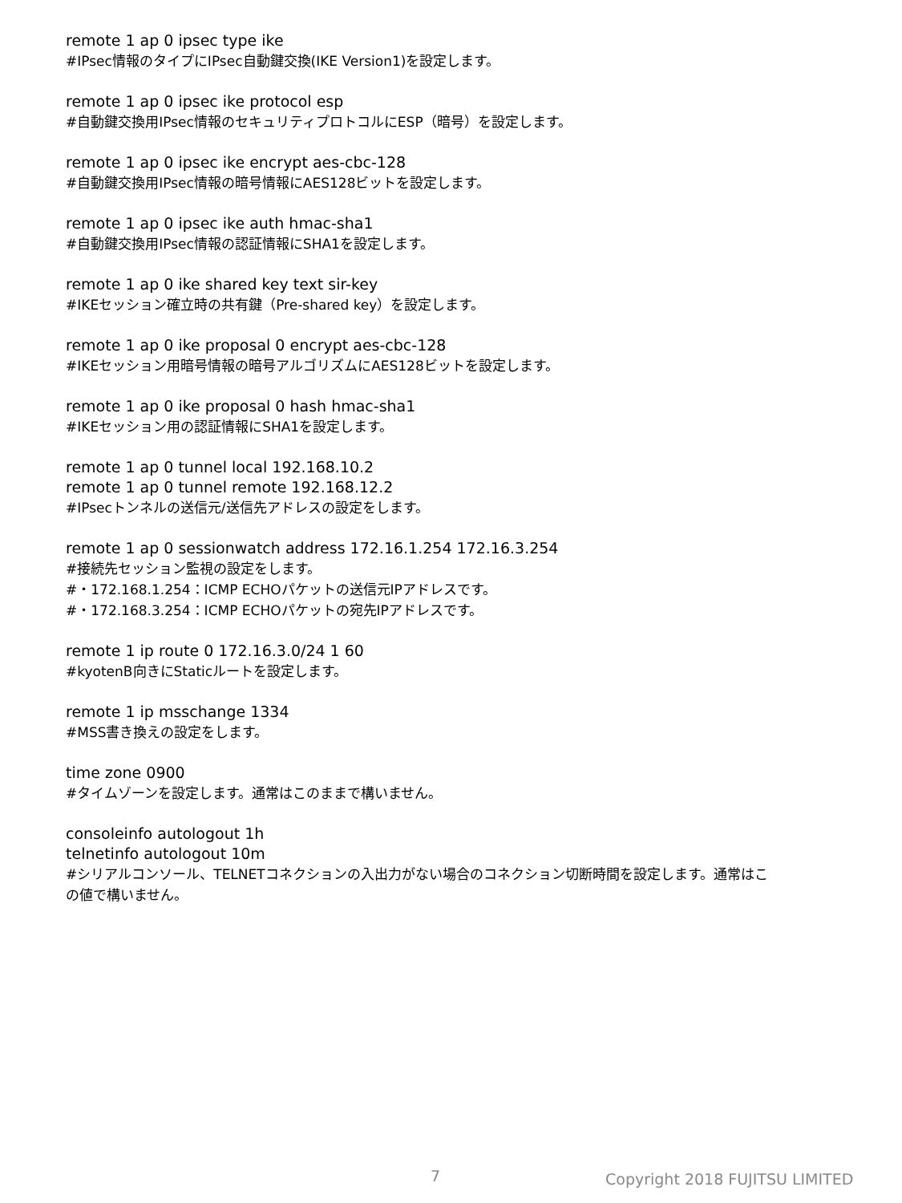remote 1 ap 0 ipsec type ike
#IPsec情報のタイプにIPsec自動鍵交換(IKE Version1)を設定します。
remote 1 ap 0 ipsec ike protocol esp
#自動鍵交換用IPsec情報のセキュリティプロトコルにESP（暗号）を設定します。
remote 1 ap 0 ipsec ike encrypt aes-cbc-128
#自動鍵交換用IPsec情報の暗号情報にAES128ビットを設定します。
remote 1 ap 0 ipsec ike auth hmac-sha1
#自動鍵交換用IPsec情報の認証情報にSHA1を設定します。
remote 1 ap 0 ike shared key text sir-key
#IKEセッション確立時の共有鍵（Pre-shared key）を設定します。
remote 1 ap 0 ike proposal 0 encrypt aes-cbc-128
#IKEセッション用暗号情報の暗号アルゴリズムにAES128ビットを設定します。
remote 1 ap 0 ike proposal 0 hash hmac-sha1
#IKEセッション用の認証情報にSHA1を設定します。
remote 1 ap 0 tunnel local 192.168.10.2
remote 1 ap 0 tunnel remote 192.168.12.2
#IPsecトンネルの送信元/送信先アドレスの設定をします。
remote 1 ap 0 sessionwatch address 172.16.1.254 172.16.3.254
#接続先セッション監視の設定をします。
#・172.168.1.254：ICMP ECHOパケットの送信元IPアドレスです。
#・172.168.3.254：ICMP ECHOパケットの宛先IPアドレスです。
remote 1 ip route 0 172.16.3.0/24 1 60
#kyotenB向きにStaticルートを設定します。
remote 1 ip msschange 1334
#MSS書き換えの設定をします。
time zone 0900
#タイムゾーンを設定します。通常はこのままで構いません。
consoleinfo autologout 1h
telnetinfo autologout 10m
#シリアルコンソール、TELNETコネクションの入出力がない場合のコネクション切断時間を設定します。通常はこ
の値で構いません。
7 Copyright 2018 FUJITSU LIMITED